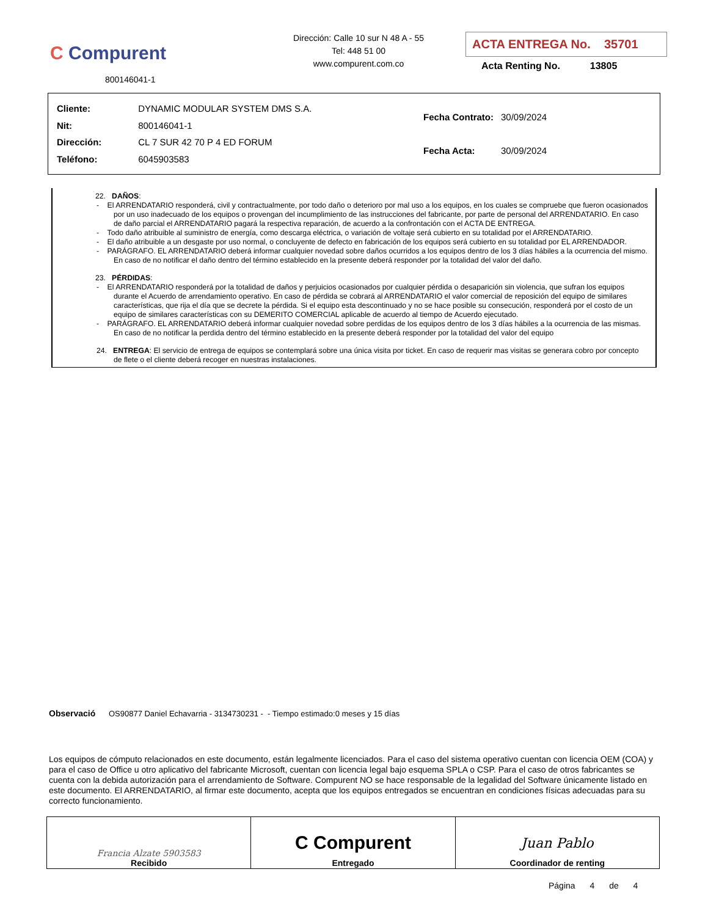C Compurent
800146041-1
Dirección: Calle 10 sur N 48 A - 55
Tel: 448 51 00
www.compurent.com.co
ACTA ENTREGA No. 35701
Acta Renting No. 13805
| Cliente: | DYNAMIC MODULAR SYSTEM DMS S.A. |
| Nit: | 800146041-1 |
| Dirección: | CL 7 SUR 42 70 P 4 ED FORUM |
| Teléfono: | 6045903583 |
| Fecha Contrato: | 30/09/2024 |
| Fecha Acta: | 30/09/2024 |
22. DAÑOS:
- El ARRENDATARIO responderá, civil y contractualmente, por todo daño o deterioro por mal uso a los equipos, en los cuales se compruebe que fueron ocasionados por un uso inadecuado de los equipos o provengan del incumplimiento de las instrucciones del fabricante, por parte de personal del ARRENDATARIO. En caso de daño parcial el ARRENDATARIO pagará la respectiva reparación, de acuerdo a la confrontación con el ACTA DE ENTREGA.
- Todo daño atribuible al suministro de energía, como descarga eléctrica, o variación de voltaje será cubierto en su totalidad por el ARRENDATARIO.
- El daño atribuible a un desgaste por uso normal, o concluyente de defecto en fabricación de los equipos será cubierto en su totalidad por EL ARRENDADOR.
- PARÁGRAFO. EL ARRENDATARIO deberá informar cualquier novedad sobre daños ocurridos a los equipos dentro de los 3 días hábiles a la ocurrencia del mismo. En caso de no notificar el daño dentro del término establecido en la presente deberá responder por la totalidad del valor del daño.
23. PÉRDIDAS:
- El ARRENDATARIO responderá por la totalidad de daños y perjuicios ocasionados por cualquier pérdida o desaparición sin violencia, que sufran los equipos durante el Acuerdo de arrendamiento operativo. En caso de pérdida se cobrará al ARRENDATARIO el valor comercial de reposición del equipo de similares características, que rija el día que se decrete la pérdida. Si el equipo esta descontinuado y no se hace posible su consecución, responderá por el costo de un equipo de similares características con su DEMERITO COMERCIAL aplicable de acuerdo al tiempo de Acuerdo ejecutado.
- PARÁGRAFO. EL ARRENDATARIO deberá informar cualquier novedad sobre perdidas de los equipos dentro de los 3 días hábiles a la ocurrencia de las mismas. En caso de no notificar la perdida dentro del término establecido en la presente deberá responder por la totalidad del valor del equipo
24. ENTREGA: El servicio de entrega de equipos se contemplará sobre una única visita por ticket. En caso de requerir mas visitas se generara cobro por concepto de flete o el cliente deberá recoger en nuestras instalaciones.
Observació OS90877 Daniel Echavarria - 3134730231 - - Tiempo estimado:0 meses y 15 días
Los equipos de cómputo relacionados en este documento, están legalmente licenciados. Para el caso del sistema operativo cuentan con licencia OEM (COA) y para el caso de Office u otro aplicativo del fabricante Microsoft, cuentan con licencia legal bajo esquema SPLA o CSP. Para el caso de otros fabricantes se cuenta con la debida autorización para el arrendamiento de Software. Compurent NO se hace responsable de la legalidad del Software únicamente listado en este documento. El ARRENDATARIO, al firmar este documento, acepta que los equipos entregados se encuentran en condiciones físicas adecuadas para su correcto funcionamiento.
| Francia Alzate 5903583 Recibido | C Compurent Entregado | Juan Pablo Coordinador de renting |
Página 4 de 4